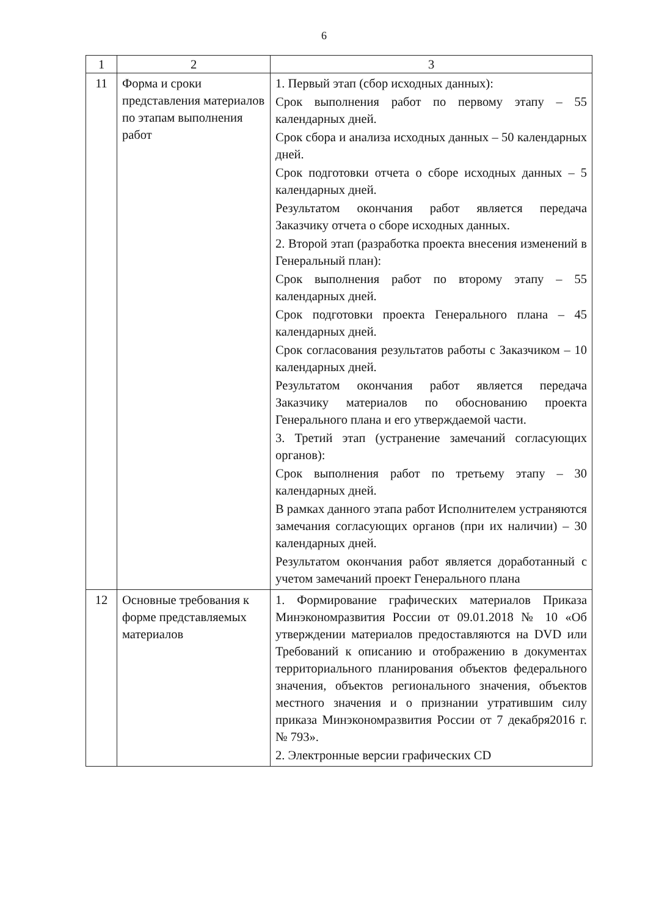6
| 1 | 2 | 3 |
| --- | --- | --- |
| 11 | Форма и сроки представления материалов по этапам выполнения работ | 1. Первый этап (сбор исходных данных): Срок выполнения работ по первому этапу – 55 календарных дней. Срок сбора и анализа исходных данных – 50 календарных дней. Срок подготовки отчета о сборе исходных данных – 5 календарных дней. Результатом окончания работ является передача Заказчику отчета о сборе исходных данных. 2. Второй этап (разработка проекта внесения изменений в Генеральный план): Срок выполнения работ по второму этапу – 55 календарных дней. Срок подготовки проекта Генерального плана – 45 календарных дней. Срок согласования результатов работы с Заказчиком – 10 календарных дней. Результатом окончания работ является передача Заказчику материалов по обоснованию проекта Генерального плана и его утверждаемой части. 3. Третий этап (устранение замечаний согласующих органов): Срок выполнения работ по третьему этапу – 30 календарных дней. В рамках данного этапа работ Исполнителем устраняются замечания согласующих органов (при их наличии) – 30 календарных дней. Результатом окончания работ является доработанный с учетом замечаний проект Генерального плана |
| 12 | Основные требования к форме представляемых материалов | 1. Формирование графических материалов Приказа Минэкономразвития России от 09.01.2018 № 10 «Об утверждении материалов предоставляются на DVD или Требований к описанию и отображению в документах территориального планирования объектов федерального значения, объектов регионального значения, объектов местного значения и о признании утратившим силу приказа Минэкономразвития России от 7 декабря2016 г. № 793». 2. Электронные версии графических CD |